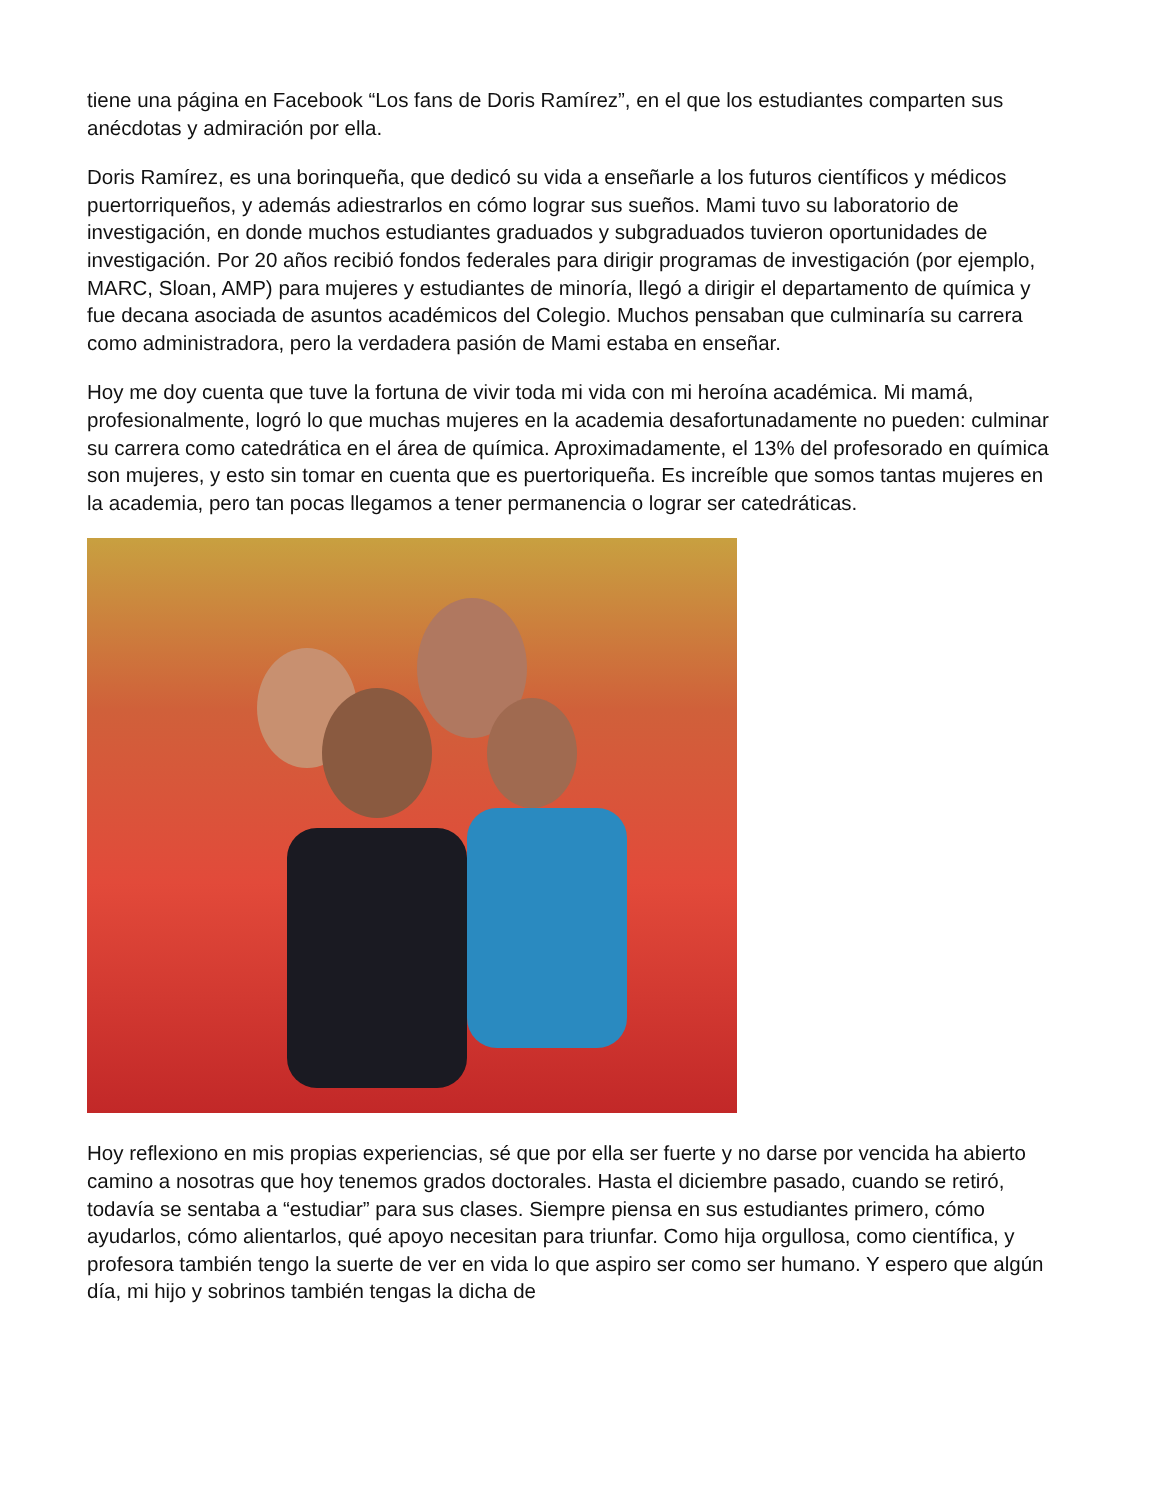tiene una página en Facebook “Los fans de Doris Ramírez”, en el que los estudiantes comparten sus anécdotas y admiración por ella.
Doris Ramírez, es una borinqueña, que dedicó su vida a enseñarle a los futuros científicos y médicos puertorriqueños, y además adiestrarlos en cómo lograr sus sueños. Mami tuvo su laboratorio de investigación, en donde muchos estudiantes graduados y subgraduados tuvieron oportunidades de investigación. Por 20 años recibió fondos federales para dirigir programas de investigación (por ejemplo, MARC, Sloan, AMP) para mujeres y estudiantes de minoría, llegó a dirigir el departamento de química y fue decana asociada de asuntos académicos del Colegio. Muchos pensaban que culminaría su carrera como administradora, pero la verdadera pasión de Mami estaba en enseñar.
Hoy me doy cuenta que tuve la fortuna de vivir toda mi vida con mi heroína académica. Mi mamá, profesionalmente, logró lo que muchas mujeres en la academia desafortunadamente no pueden: culminar su carrera como catedrática en el área de química. Aproximadamente, el 13% del profesorado en química son mujeres, y esto sin tomar en cuenta que es puertoriqueña. Es increíble que somos tantas mujeres en la academia, pero tan pocas llegamos a tener permanencia o lograr ser catedráticas.
Hoy reflexiono en mis propias experiencias, sé que por ella ser fuerte y no darse por vencida ha abierto camino a nosotras que hoy tenemos grados doctorales. Hasta el diciembre pasado, cuando se retiró, todavía se sentaba a “estudiar” para sus clases. Siempre piensa en sus estudiantes primero, cómo ayudarlos, cómo alientarlos, qué apoyo necesitan para triunfar. Como hija orgullosa, como científica, y profesora también tengo la suerte de ver en vida lo que aspiro ser como ser humano. Y espero que algún día, mi hijo y sobrinos también tengas la dicha de